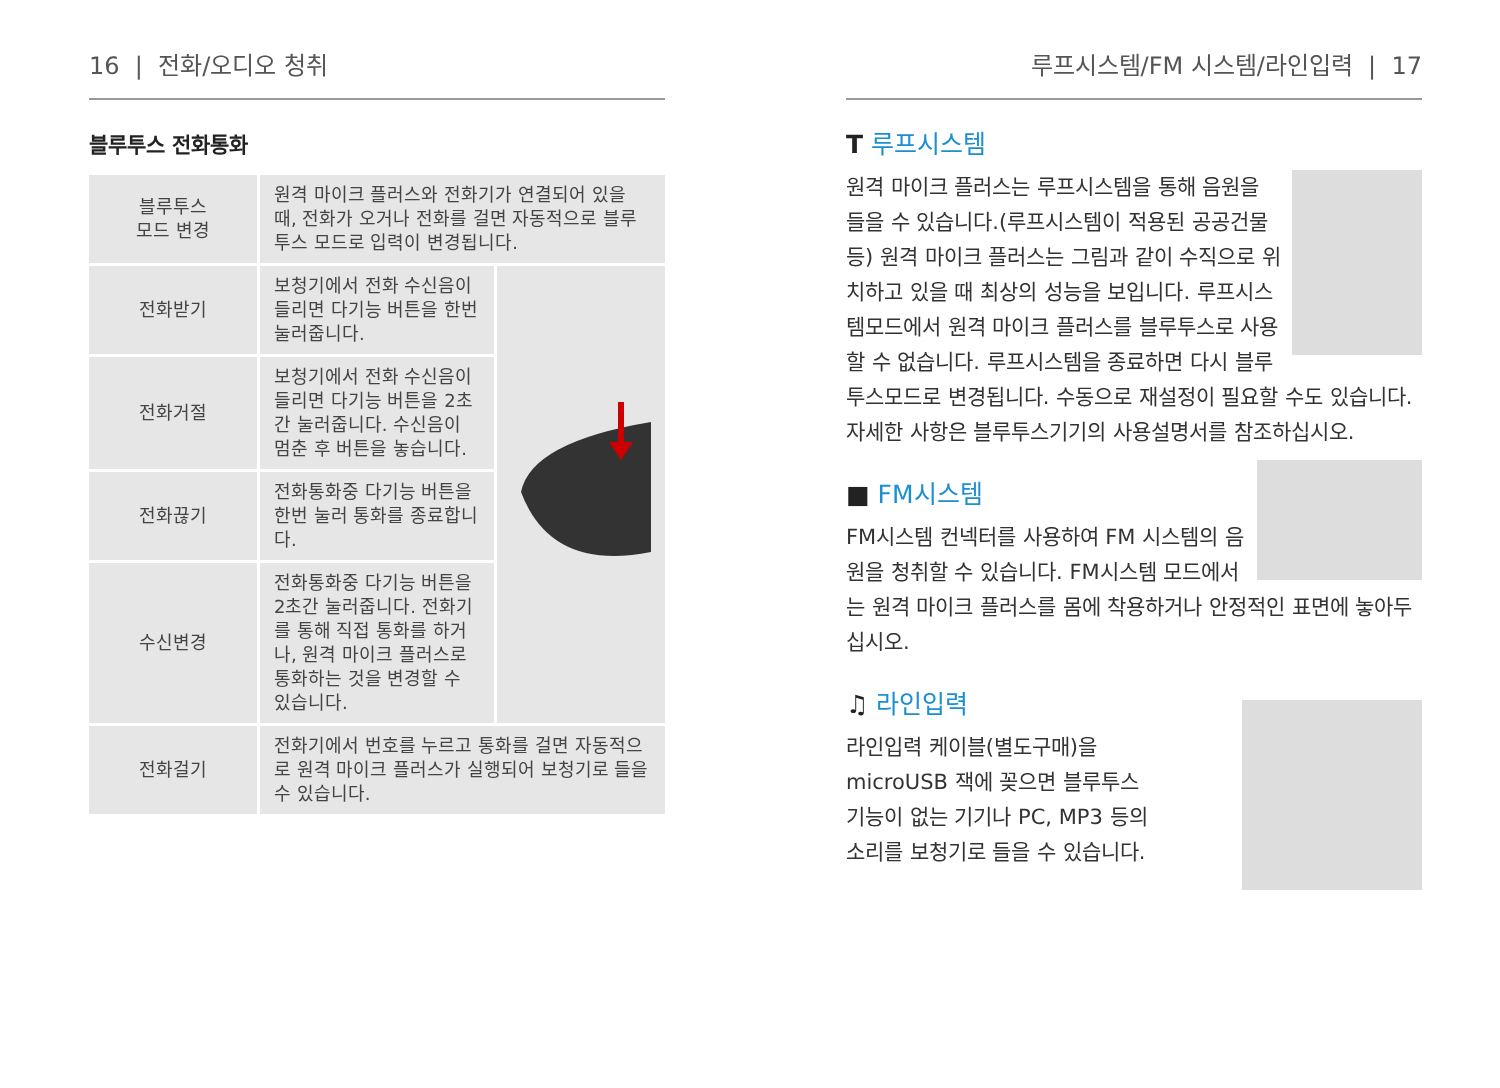16 | 전화/오디오 청취
블루투스 전화통화
| 블루투스 모드 변경 | 원격 마이크 플러스와 전화기가 연결되어 있을 때, 전화가 오거나 전화를 걸면 자동적으로 블루투스 모드로 입력이 변경됩니다. | |
| 전화받기 | 보청기에서 전화 수신음이 들리면 다기능 버튼을 한번 눌러줍니다. | |
| 전화거절 | 보청기에서 전화 수신음이 들리면 다기능 버튼을 2초간 눌러줍니다. 수신음이 멈춘 후 버튼을 놓습니다. | |
| 전화끊기 | 전화통화중 다기능 버튼을 한번 눌러 통화를 종료합니다. | |
| 수신변경 | 전화통화중 다기능 버튼을 2초간 눌러줍니다. 전화기를 통해 직접 통화를 하거나, 원격 마이크 플러스로 통화하는 것을 변경할 수 있습니다. | |
| 전화걸기 | 전화기에서 번호를 누르고 통화를 걸면 자동적으로 원격 마이크 플러스가 실행되어 보청기로 들을 수 있습니다. | |
루프시스템/FM 시스템/라인입력 | 17
T 루프시스템
원격 마이크 플러스는 루프시스템을 통해 음원을 들을 수 있습니다.(루프시스템이 적용된 공공건물 등) 원격 마이크 플러스는 그림과 같이 수직으로 위치하고 있을 때 최상의 성능을 보입니다. 루프시스템모드에서 원격 마이크 플러스를 블루투스로 사용할 수 없습니다. 루프시스템을 종료하면 다시 블루투스모드로 변경됩니다. 수동으로 재설정이 필요할 수도 있습니다. 자세한 사항은 블루투스기기의 사용설명서를 참조하십시오.
■ FM시스템
FM시스템 컨넥터를 사용하여 FM 시스템의 음원을 청취할 수 있습니다. FM시스템 모드에서는 원격 마이크 플러스를 몸에 착용하거나 안정적인 표면에 놓아두십시오.
♫ 라인입력
라인입력 케이블(별도구매)을
microUSB 잭에 꽂으면 블루투스
기능이 없는 기기나 PC, MP3 등의
소리를 보청기로 들을 수 있습니다.